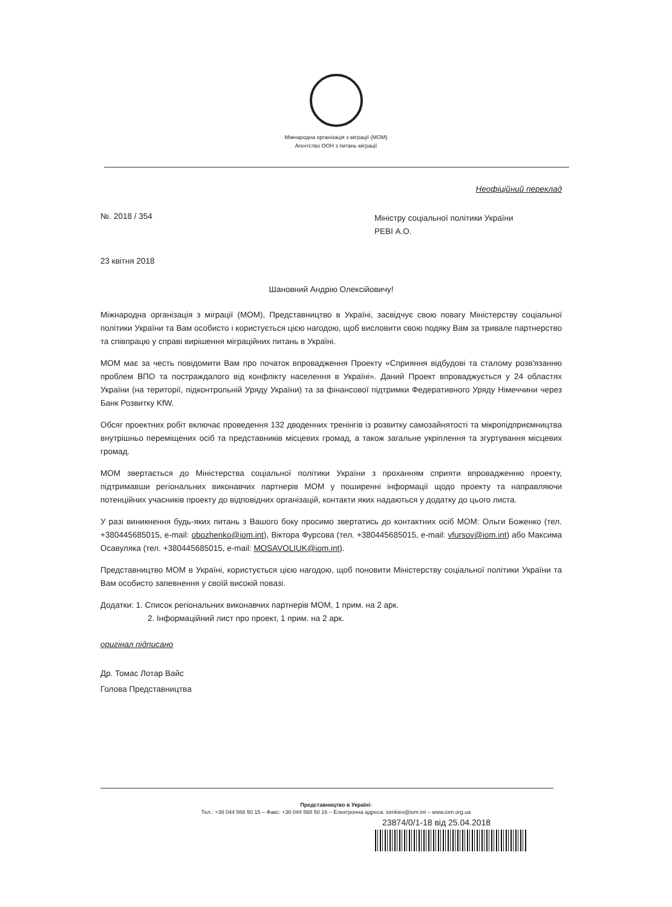Міжнародна організація з міграції (МОМ)
Агентство ООН з питань міграції
Неофіційний переклад
№. 2018 / 354
Міністру соціальної політики України
РЕВІ А.О.
23 квітня 2018
Шановний Андрію Олексійовичу!
Міжнародна організація з міграції (МОМ), Представництво в Україні, засвідчує свою повагу Міністерству соціальної політики України та Вам особисто і користується цією нагодою, щоб висловити свою подяку Вам за тривале партнерство та співпрацю у справі вирішення міграційних питань в Україні.
МОМ має за честь повідомити Вам про початок впровадження Проекту «Сприяння відбудові та сталому розв'язанню проблем ВПО та постраждалого від конфлікту населення в Україні». Даний Проект впроваджується у 24 областях України (на території, підконтрольній Уряду України) та за фінансової підтримки Федеративного Уряду Німеччини через Банк Розвитку KfW.
Обсяг проектних робіт включає проведення 132 дводенних тренінгів із розвитку самозайнятості та мікропідприємництва внутрішньо переміщених осіб та представників місцевих громад, а також загальне укріплення та згуртування місцевих громад.
МОМ звертається до Міністерства соціальної політики України з проханням сприяти впровадженню проекту, підтримавши регіональних виконавчих партнерів МОМ у поширенні інформації щодо проекту та направляючи потенційних учасників проекту до відповідних організацій, контакти яких надаються у додатку до цього листа.
У разі виникнення будь-яких питань з Вашого боку просимо звертатись до контактних осіб МОМ: Ольги Боженко (тел. +380445685015, e-mail: obozhenko@iom.int), Віктора Фурсова (тел. +380445685015, e-mail: vfursov@iom.int) або Максима Осавуляка (тел. +380445685015, e-mail: MOSAVOLIUK@iom.int).
Представництво МОМ в Україні, користується цією нагодою, щоб поновити Міністерству соціальної політики України та Вам особисто запевнення у своїй високій повазі.
Додатки: 1. Список регіональних виконавчих партнерів МОМ, 1 прим. на 2 арк.
2. Інформаційний лист про проект, 1 прим. на 2 арк.
оригінал підписано
Др. Томас Лотар Вайс
Голова Представництва
Представництво в Україні:
Тел.: +38 044 568 50 15 – Факс: +38 044 568 50 16 – Електронна адреса: iomkiev@iom.int – www.iom.org.ua
23874/0/1-18 від 25.04.2018